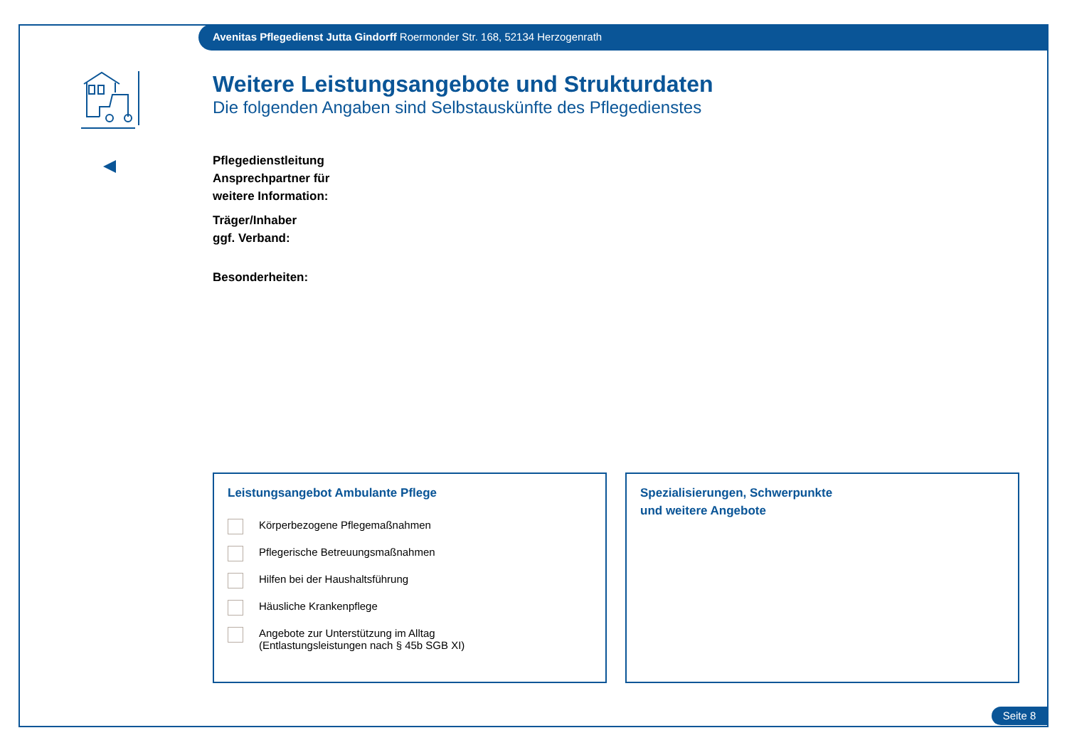Avenitas Pflegedienst Jutta Gindorff Roermonder Str. 168, 52134 Herzogenrath
Weitere Leistungsangebote und Strukturdaten
Die folgenden Angaben sind Selbstauskünfte des Pflegedienstes
Pflegedienstleitung
Ansprechpartner für
weitere Information:
Träger/Inhaber
ggf. Verband:
Besonderheiten:
Leistungsangebot Ambulante Pflege
Körperbezogene Pflegemaßnahmen
Pflegerische Betreuungsmaßnahmen
Hilfen bei der Haushaltsführung
Häusliche Krankenpflege
Angebote zur Unterstützung im Alltag
(Entlastungsleistungen nach § 45b SGB XI)
Spezialisierungen, Schwerpunkte
und weitere Angebote
Seite 8